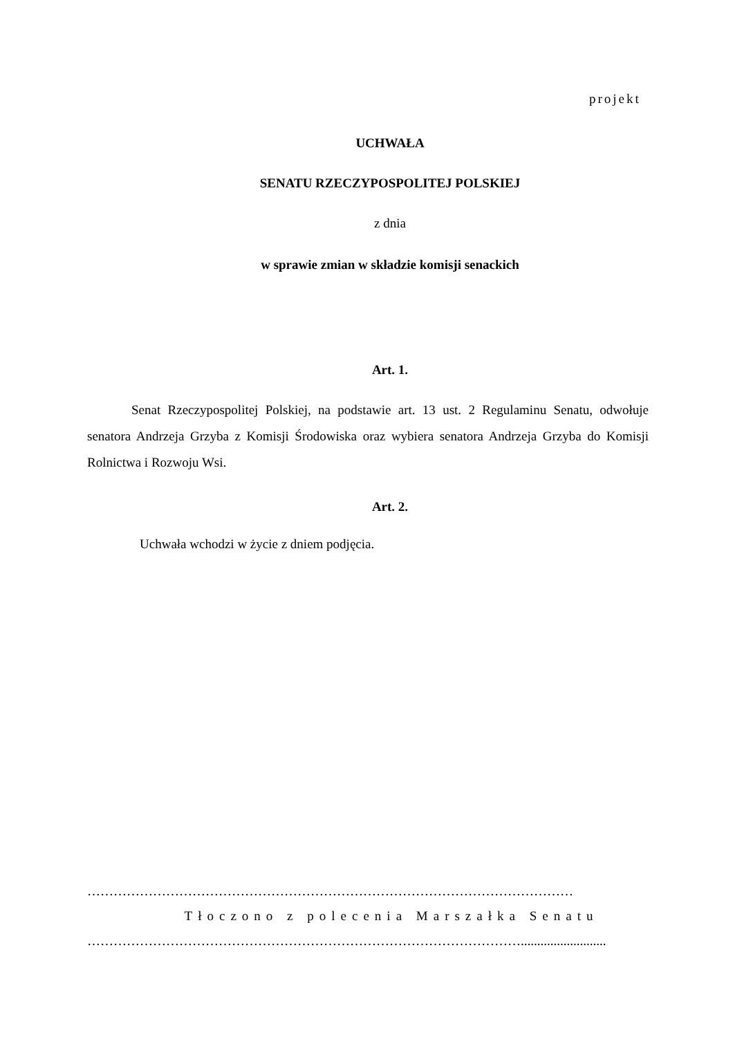projekt
UCHWAŁA
SENATU RZECZYPOSPOLITEJ POLSKIEJ
z dnia
w sprawie zmian w składzie komisji senackich
Art. 1.
Senat Rzeczypospolitej Polskiej, na podstawie art. 13 ust. 2 Regulaminu Senatu, odwołuje senatora Andrzeja Grzyba z Komisji Środowiska oraz wybiera senatora Andrzeja Grzyba do Komisji Rolnictwa i Rozwoju Wsi.
Art. 2.
Uchwała wchodzi w życie z dniem podjęcia.
…………………………………………………………………………………………………
Tłoczono z polecenia Marszałka Senatu
………………………………………………………………………………………..........................